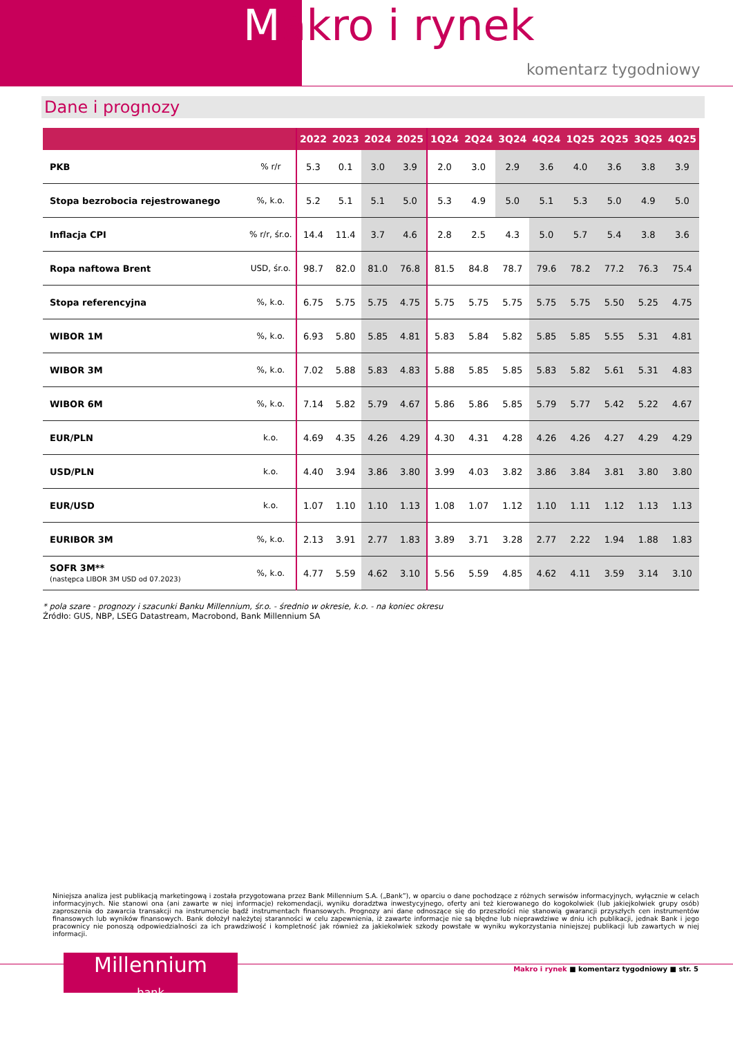Makro i rynek
komentarz tygodniowy
Dane i prognozy
| | | 2022 | 2023 | 2024 | 2025 | 1Q24 | 2Q24 | 3Q24 | 4Q24 | 1Q25 | 2Q25 | 3Q25 | 4Q25 |
| --- | --- | --- | --- | --- | --- | --- | --- | --- | --- | --- | --- | --- | --- |
| PKB | % r/r | 5.3 | 0.1 | 3.0 | 3.9 | 2.0 | 3.0 | 2.9 | 3.6 | 4.0 | 3.6 | 3.8 | 3.9 |
| Stopa bezrobocia rejestrowanego | %, k.o. | 5.2 | 5.1 | 5.1 | 5.0 | 5.3 | 4.9 | 5.0 | 5.1 | 5.3 | 5.0 | 4.9 | 5.0 |
| Inflacja CPI | % r/r, śr.o. | 14.4 | 11.4 | 3.7 | 4.6 | 2.8 | 2.5 | 4.3 | 5.0 | 5.7 | 5.4 | 3.8 | 3.6 |
| Ropa naftowa Brent | USD, śr.o. | 98.7 | 82.0 | 81.0 | 76.8 | 81.5 | 84.8 | 78.7 | 79.6 | 78.2 | 77.2 | 76.3 | 75.4 |
| Stopa referencyjna | %, k.o. | 6.75 | 5.75 | 5.75 | 4.75 | 5.75 | 5.75 | 5.75 | 5.75 | 5.75 | 5.50 | 5.25 | 4.75 |
| WIBOR 1M | %, k.o. | 6.93 | 5.80 | 5.85 | 4.81 | 5.83 | 5.84 | 5.82 | 5.85 | 5.85 | 5.55 | 5.31 | 4.81 |
| WIBOR 3M | %, k.o. | 7.02 | 5.88 | 5.83 | 4.83 | 5.88 | 5.85 | 5.85 | 5.83 | 5.82 | 5.61 | 5.31 | 4.83 |
| WIBOR 6M | %, k.o. | 7.14 | 5.82 | 5.79 | 4.67 | 5.86 | 5.86 | 5.85 | 5.79 | 5.77 | 5.42 | 5.22 | 4.67 |
| EUR/PLN | k.o. | 4.69 | 4.35 | 4.26 | 4.29 | 4.30 | 4.31 | 4.28 | 4.26 | 4.26 | 4.27 | 4.29 | 4.29 |
| USD/PLN | k.o. | 4.40 | 3.94 | 3.86 | 3.80 | 3.99 | 4.03 | 3.82 | 3.86 | 3.84 | 3.81 | 3.80 | 3.80 |
| EUR/USD | k.o. | 1.07 | 1.10 | 1.10 | 1.13 | 1.08 | 1.07 | 1.12 | 1.10 | 1.11 | 1.12 | 1.13 | 1.13 |
| EURIBOR 3M | %, k.o. | 2.13 | 3.91 | 2.77 | 1.83 | 3.89 | 3.71 | 3.28 | 2.77 | 2.22 | 1.94 | 1.88 | 1.83 |
| SOFR 3M** (następca LIBOR 3M USD od 07.2023) | %, k.o. | 4.77 | 5.59 | 4.62 | 3.10 | 5.56 | 5.59 | 4.85 | 4.62 | 4.11 | 3.59 | 3.14 | 3.10 |
* pola szare - prognozy i szacunki Banku Millennium, śr.o. - średnio w okresie, k.o. - na koniec okresu
Źródło: GUS, NBP, LSEG Datastream, Macrobond, Bank Millennium SA
Niniejsza analiza jest publikacją marketingową i została przygotowana przez Bank Millennium S.A. („Bank”), w oparciu o dane pochodzące z różnych serwisów informacyjnych, wyłącznie w celach informacyjnych. Nie stanowi ona (ani zawarte w niej informacje) rekomendacji, wyniku doradztwa inwestycyjnego, oferty ani też kierowanego do kogokolwiek (lub jakiejkolwiek grupy osób) zaproszenia do zawarcia transakcji na instrumencie bądź instrumentach finansowych. Prognozy ani dane odnoszące się do przeszłości nie stanowią gwarancji przyszłych cen instrumentów finansowych lub wyników finansowych. Bank dołożył należytej staranności w celu zapewnienia, iż zawarte informacje nie są błędne lub nieprawdziwe w dniu ich publikacji, jednak Bank i jego pracownicy nie ponoszą odpowiedzialności za ich prawdziwość i kompletność jak również za jakiekolwiek szkody powstałe w wyniku wykorzystania niniejszej publikacji lub zawartych w niej informacji.
Millennium
bank
Makro i rynek ■ komentarz tygodniowy ■ str. 5